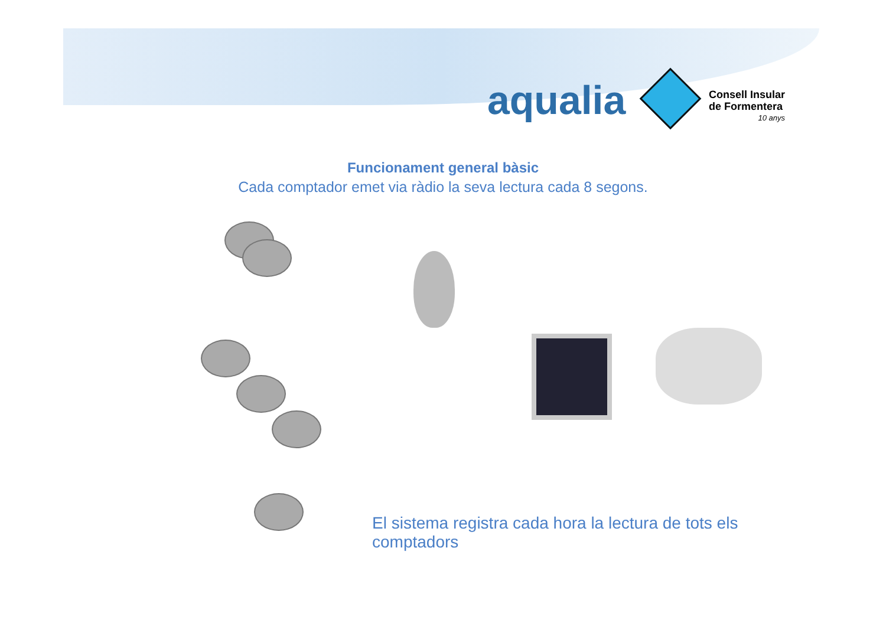aqualia
Consell Insular
de Formentera
10 anys
Funcionament general bàsic
Cada comptador emet via ràdio la seva lectura cada 8 segons.
El sistema registra cada hora la lectura de tots els comptadors